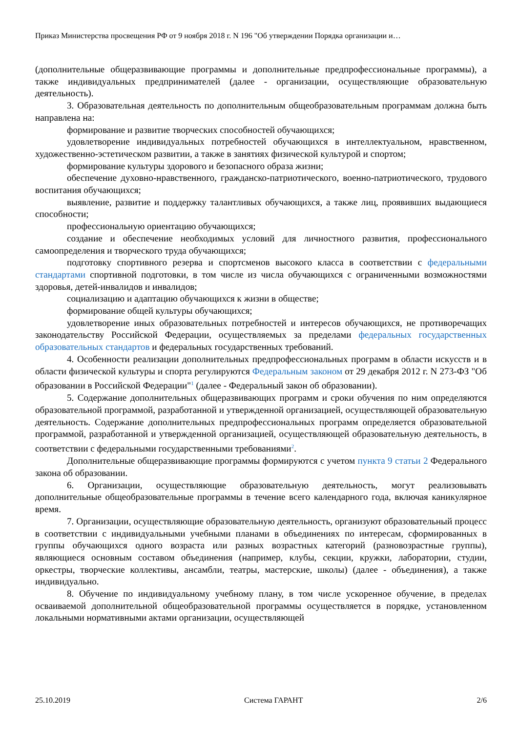Приказ Министерства просвещения РФ от 9 ноября 2018 г. N 196 "Об утверждении Порядка организации и…
(дополнительные общеразвивающие программы и дополнительные предпрофессиональные программы), а также индивидуальных предпринимателей (далее - организации, осуществляющие образовательную деятельность).
3. Образовательная деятельность по дополнительным общеобразовательным программам должна быть направлена на:
формирование и развитие творческих способностей обучающихся;
удовлетворение индивидуальных потребностей обучающихся в интеллектуальном, нравственном, художественно-эстетическом развитии, а также в занятиях физической культурой и спортом;
формирование культуры здорового и безопасного образа жизни;
обеспечение духовно-нравственного, гражданско-патриотического, военно-патриотического, трудового воспитания обучающихся;
выявление, развитие и поддержку талантливых обучающихся, а также лиц, проявивших выдающиеся способности;
профессиональную ориентацию обучающихся;
создание и обеспечение необходимых условий для личностного развития, профессионального самоопределения и творческого труда обучающихся;
подготовку спортивного резерва и спортсменов высокого класса в соответствии с федеральными стандартами спортивной подготовки, в том числе из числа обучающихся с ограниченными возможностями здоровья, детей-инвалидов и инвалидов;
социализацию и адаптацию обучающихся к жизни в обществе;
формирование общей культуры обучающихся;
удовлетворение иных образовательных потребностей и интересов обучающихся, не противоречащих законодательству Российской Федерации, осуществляемых за пределами федеральных государственных образовательных стандартов и федеральных государственных требований.
4. Особенности реализации дополнительных предпрофессиональных программ в области искусств и в области физической культуры и спорта регулируются Федеральным законом от 29 декабря 2012 г. N 273-ФЗ "Об образовании в Российской Федерации"<sup>1</sup> (далее - Федеральный закон об образовании).
5. Содержание дополнительных общеразвивающих программ и сроки обучения по ним определяются образовательной программой, разработанной и утвержденной организацией, осуществляющей образовательную деятельность. Содержание дополнительных предпрофессиональных программ определяется образовательной программой, разработанной и утвержденной организацией, осуществляющей образовательную деятельность, в соответствии с федеральными государственными требованиями<sup>2</sup>.
Дополнительные общеразвивающие программы формируются с учетом пункта 9 статьи 2 Федерального закона об образовании.
6. Организации, осуществляющие образовательную деятельность, могут реализовывать дополнительные общеобразовательные программы в течение всего календарного года, включая каникулярное время.
7. Организации, осуществляющие образовательную деятельность, организуют образовательный процесс в соответствии с индивидуальными учебными планами в объединениях по интересам, сформированных в группы обучающихся одного возраста или разных возрастных категорий (разновозрастные группы), являющиеся основным составом объединения (например, клубы, секции, кружки, лаборатории, студии, оркестры, творческие коллективы, ансамбли, театры, мастерские, школы) (далее - объединения), а также индивидуально.
8. Обучение по индивидуальному учебному плану, в том числе ускоренное обучение, в пределах осваиваемой дополнительной общеобразовательной программы осуществляется в порядке, установленном локальными нормативными актами организации, осуществляющей
25.10.2019 Система ГАРАНТ 2/6